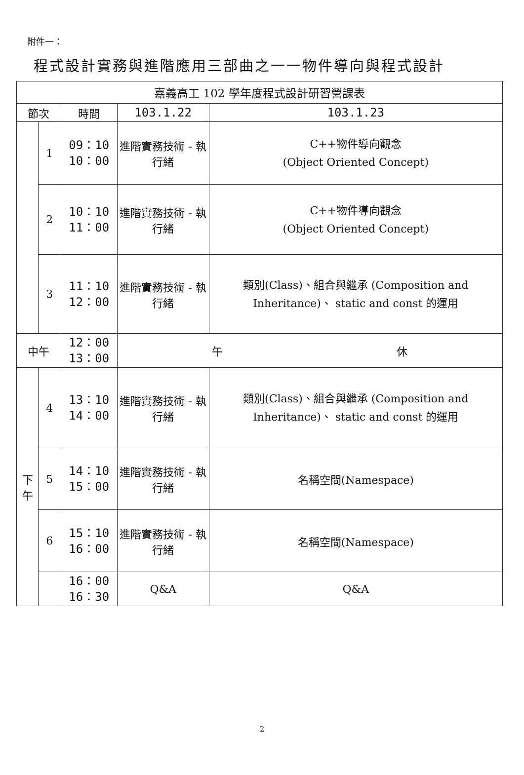附件一：
程式設計實務與進階應用三部曲之一一物件導向與程式設計
| 嘉義高工 102 學年度程式設計研習營課表 | | | | |
| --- | --- | --- | --- | --- |
| 節次 | | 時間 | 103.1.22 | 103.1.23 |
| | 1 | 09：10 10：00 | 進階實務技術 - 執行緒 | C++物件導向觀念 (Object Oriented Concept) |
| | 2 | 10：10 11：00 | 進階實務技術 - 執行緒 | C++物件導向觀念 (Object Oriented Concept) |
| | 3 | 11：10 12：00 | 進階實務技術 - 執行緒 | 類別(Class)、組合與繼承 (Composition and Inheritance)、 static and const 的運用 |
| 中午 | | 12：00 13：00 | 午 休 | |
| 下 午 | 4 | 13：10 14：00 | 進階實務技術 - 執行緒 | 類別(Class)、組合與繼承 (Composition and Inheritance)、 static and const 的運用 |
| | 5 | 14：10 15：00 | 進階實務技術 - 執行緒 | 名稱空間(Namespace) |
| | 6 | 15：10 16：00 | 進階實務技術 - 執行緒 | 名稱空間(Namespace) |
| | | 16：00 16：30 | Q&A | Q&A |
2